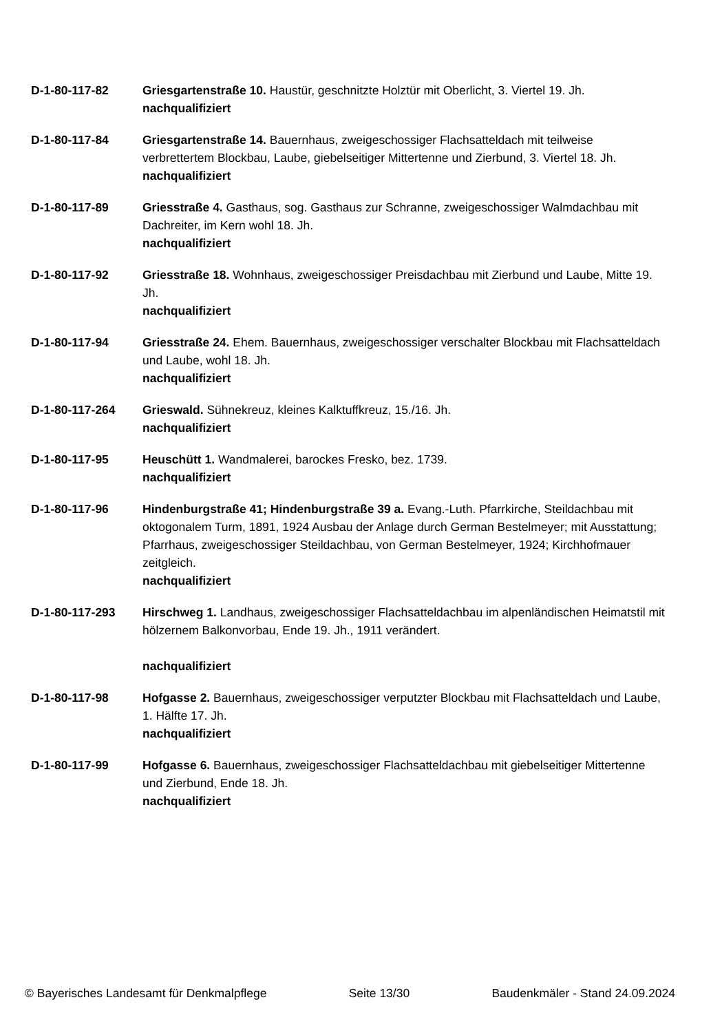D-1-80-117-82 Griesgartenstraße 10. Haustür, geschnitzte Holztür mit Oberlicht, 3. Viertel 19. Jh.
nachqualifiziert
D-1-80-117-84 Griesgartenstraße 14. Bauernhaus, zweigeschossiger Flachsatteldach mit teilweise verbrettertem Blockbau, Laube, giebelseitiger Mittertenne und Zierbund, 3. Viertel 18. Jh.
nachqualifiziert
D-1-80-117-89 Griesstraße 4. Gasthaus, sog. Gasthaus zur Schranne, zweigeschossiger Walmdachbau mit Dachreiter, im Kern wohl 18. Jh.
nachqualifiziert
D-1-80-117-92 Griesstraße 18. Wohnhaus, zweigeschossiger Preisdachbau mit Zierbund und Laube, Mitte 19. Jh.
nachqualifiziert
D-1-80-117-94 Griesstraße 24. Ehem. Bauernhaus, zweigeschossiger verschalter Blockbau mit Flachsatteldach und Laube, wohl 18. Jh.
nachqualifiziert
D-1-80-117-264 Grieswald. Sühnekreuz, kleines Kalktuffkreuz, 15./16. Jh.
nachqualifiziert
D-1-80-117-95 Heuschütt 1. Wandmalerei, barockes Fresko, bez. 1739.
nachqualifiziert
D-1-80-117-96 Hindenburgstraße 41; Hindenburgstraße 39 a. Evang.-Luth. Pfarrkirche, Steildachbau mit oktogonalem Turm, 1891, 1924 Ausbau der Anlage durch German Bestelmeyer; mit Ausstattung; Pfarrhaus, zweigeschossiger Steildachbau, von German Bestelmeyer, 1924; Kirchhofmauer zeitgleich.
nachqualifiziert
D-1-80-117-293 Hirschweg 1. Landhaus, zweigeschossiger Flachsatteldachbau im alpenländischen Heimatstil mit hölzernem Balkonvorbau, Ende 19. Jh., 1911 verändert.
nachqualifiziert
D-1-80-117-98 Hofgasse 2. Bauernhaus, zweigeschossiger verputzter Blockbau mit Flachsatteldach und Laube, 1. Hälfte 17. Jh.
nachqualifiziert
D-1-80-117-99 Hofgasse 6. Bauernhaus, zweigeschossiger Flachsatteldachbau mit giebelseitiger Mittertenne und Zierbund, Ende 18. Jh.
nachqualifiziert
© Bayerisches Landesamt für Denkmalpflege Seite 13/30 Baudenkmäler - Stand 24.09.2024